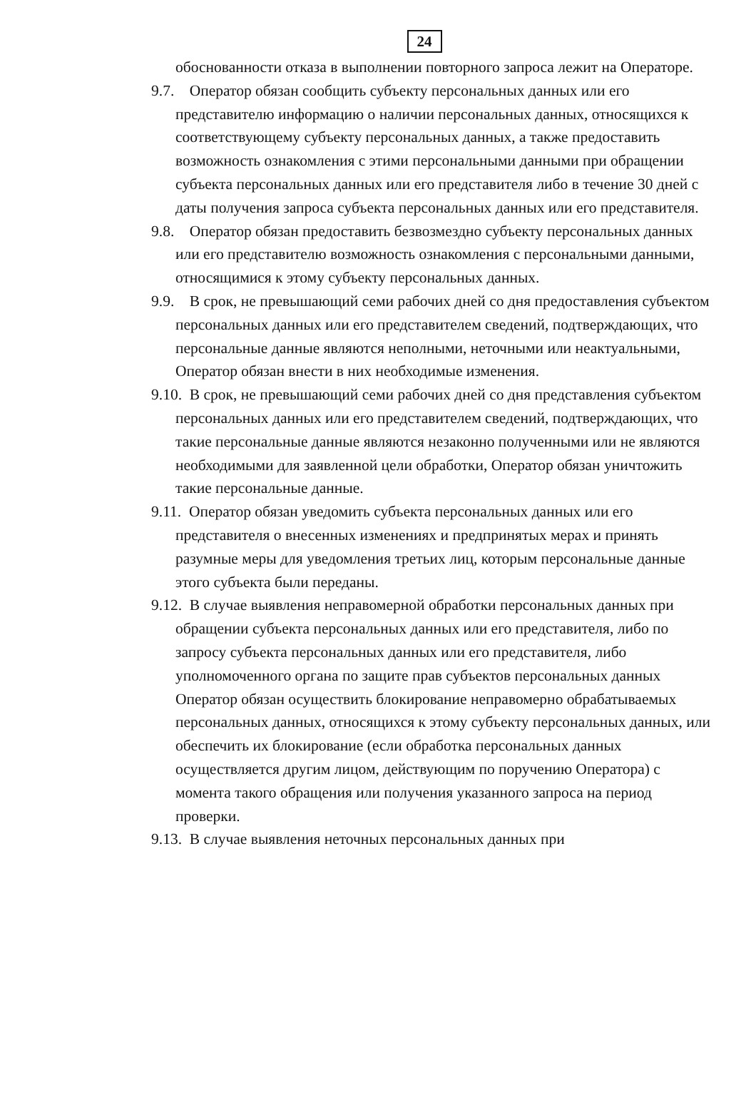24
обоснованности отказа в выполнении повторного запроса лежит на Операторе.
9.7. Оператор обязан сообщить субъекту персональных данных или его представителю информацию о наличии персональных данных, относящихся к соответствующему субъекту персональных данных, а также предоставить возможность ознакомления с этими персональными данными при обращении субъекта персональных данных или его представителя либо в течение 30 дней с даты получения запроса субъекта персональных данных или его представителя.
9.8. Оператор обязан предоставить безвозмездно субъекту персональных данных или его представителю возможность ознакомления с персональными данными, относящимися к этому субъекту персональных данных.
9.9. В срок, не превышающий семи рабочих дней со дня предоставления субъектом персональных данных или его представителем сведений, подтверждающих, что персональные данные являются неполными, неточными или неактуальными, Оператор обязан внести в них необходимые изменения.
9.10. В срок, не превышающий семи рабочих дней со дня представления субъектом персональных данных или его представителем сведений, подтверждающих, что такие персональные данные являются незаконно полученными или не являются необходимыми для заявленной цели обработки, Оператор обязан уничтожить такие персональные данные.
9.11. Оператор обязан уведомить субъекта персональных данных или его представителя о внесенных изменениях и предпринятых мерах и принять разумные меры для уведомления третьих лиц, которым персональные данные этого субъекта были переданы.
9.12. В случае выявления неправомерной обработки персональных данных при обращении субъекта персональных данных или его представителя, либо по запросу субъекта персональных данных или его представителя, либо уполномоченного органа по защите прав субъектов персональных данных Оператор обязан осуществить блокирование неправомерно обрабатываемых персональных данных, относящихся к этому субъекту персональных данных, или обеспечить их блокирование (если обработка персональных данных осуществляется другим лицом, действующим по поручению Оператора) с момента такого обращения или получения указанного запроса на период проверки.
9.13. В случае выявления неточных персональных данных при